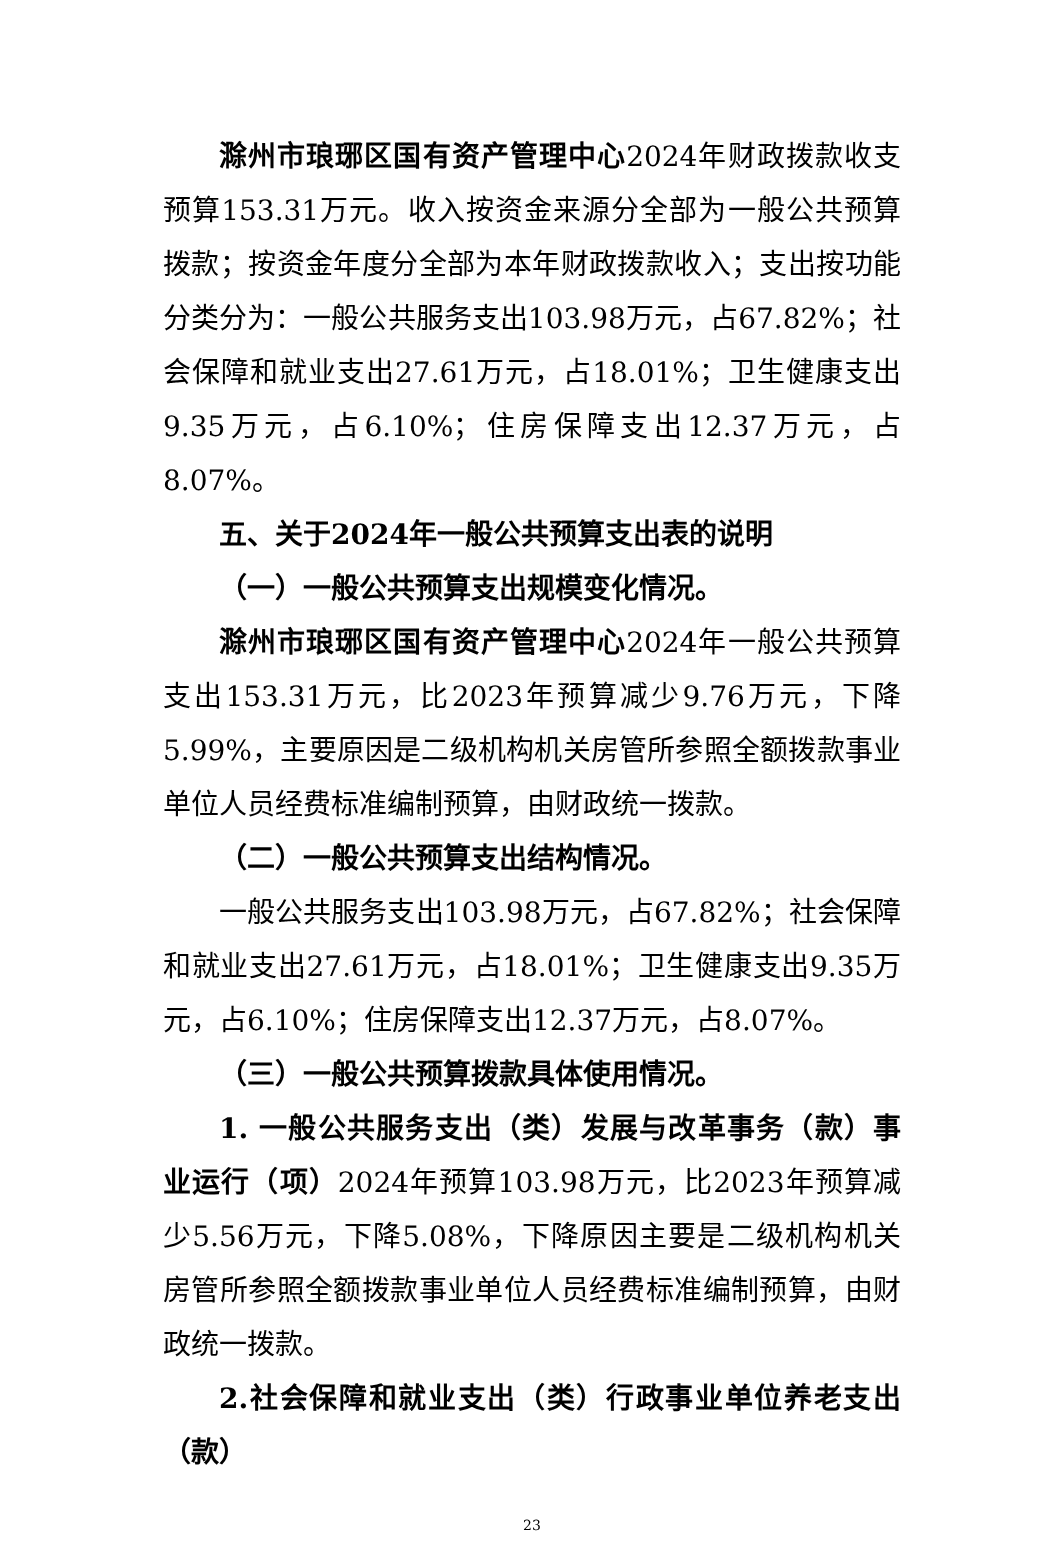滁州市琅琊区国有资产管理中心2024年财政拨款收支预算153.31万元。收入按资金来源分全部为一般公共预算拨款；按资金年度分全部为本年财政拨款收入；支出按功能分类分为：一般公共服务支出103.98万元，占67.82%；社会保障和就业支出27.61万元，占18.01%；卫生健康支出9.35万元，占6.10%；住房保障支出12.37万元，占8.07%。
五、关于2024年一般公共预算支出表的说明
（一）一般公共预算支出规模变化情况。
滁州市琅琊区国有资产管理中心2024年一般公共预算支出153.31万元，比2023年预算减少9.76万元，下降5.99%，主要原因是二级机构机关房管所参照全额拨款事业单位人员经费标准编制预算，由财政统一拨款。
（二）一般公共预算支出结构情况。
一般公共服务支出103.98万元，占67.82%；社会保障和就业支出27.61万元，占18.01%；卫生健康支出9.35万元，占6.10%；住房保障支出12.37万元，占8.07%。
（三）一般公共预算拨款具体使用情况。
1. 一般公共服务支出（类）发展与改革事务（款）事业运行（项）2024年预算103.98万元，比2023年预算减少5.56万元，下降5.08%，下降原因主要是二级机构机关房管所参照全额拨款事业单位人员经费标准编制预算，由财政统一拨款。
2.社会保障和就业支出（类）行政事业单位养老支出（款）
23